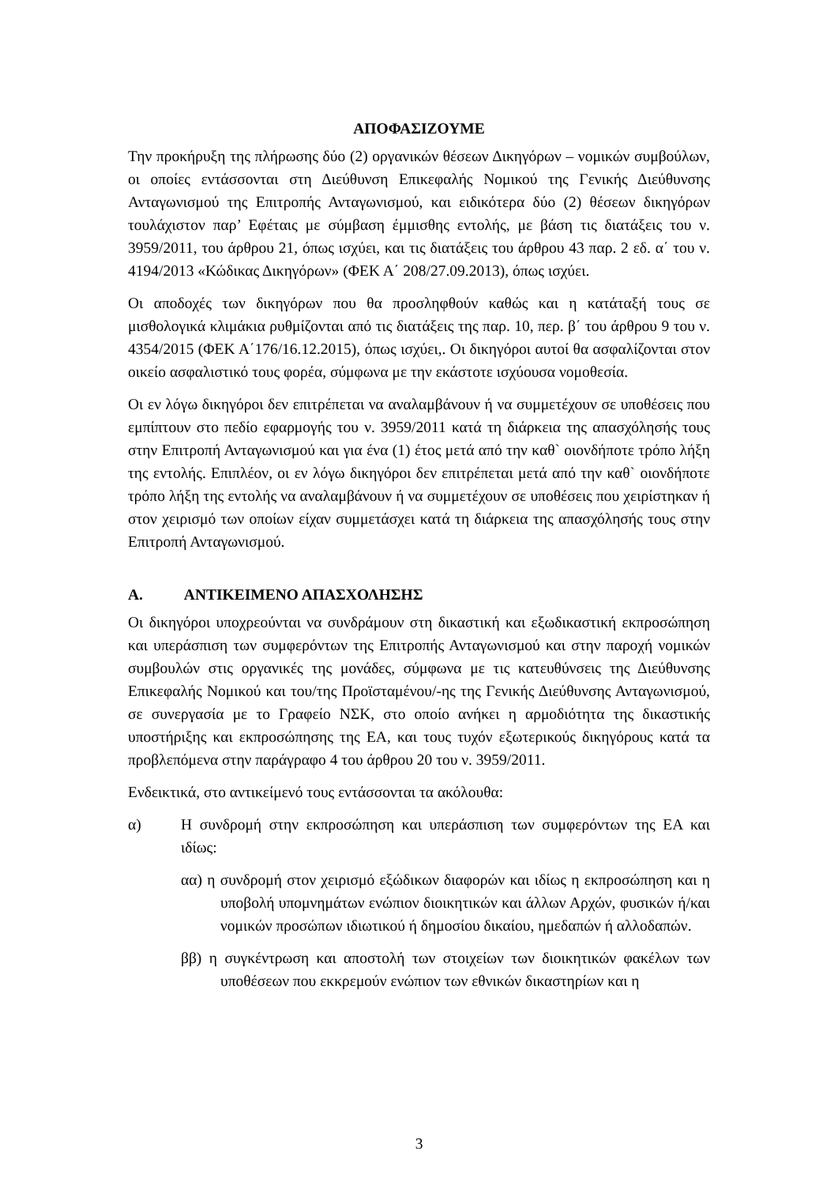ΑΠΟΦΑΣΙΖΟΥΜΕ
Την προκήρυξη της πλήρωσης δύο (2) οργανικών θέσεων Δικηγόρων – νομικών συμβούλων, οι οποίες εντάσσονται στη Διεύθυνση Επικεφαλής Νομικού της Γενικής Διεύθυνσης Ανταγωνισμού της Επιτροπής Ανταγωνισμού, και ειδικότερα δύο (2) θέσεων δικηγόρων τουλάχιστον παρ’ Εφέταις με σύμβαση έμμισθης εντολής, με βάση τις διατάξεις του ν. 3959/2011, του άρθρου 21, όπως ισχύει, και τις διατάξεις του άρθρου 43 παρ. 2 εδ. α΄ του ν. 4194/2013 «Κώδικας Δικηγόρων» (ΦΕΚ Α΄ 208/27.09.2013), όπως ισχύει.
Οι αποδοχές των δικηγόρων που θα προσληφθούν καθώς και η κατάταξή τους σε μισθολογικά κλιμάκια ρυθμίζονται από τις διατάξεις της παρ. 10, περ. β΄ του άρθρου 9 του ν. 4354/2015 (ΦΕΚ Α΄176/16.12.2015), όπως ισχύει,. Οι δικηγόροι αυτοί θα ασφαλίζονται στον οικείο ασφαλιστικό τους φορέα, σύμφωνα με την εκάστοτε ισχύουσα νομοθεσία.
Οι εν λόγω δικηγόροι δεν επιτρέπεται να αναλαμβάνουν ή να συμμετέχουν σε υποθέσεις που εμπίπτουν στο πεδίο εφαρμογής του ν. 3959/2011 κατά τη διάρκεια της απασχόλησής τους στην Επιτροπή Ανταγωνισμού και για ένα (1) έτος μετά από την καθ` οιονδήποτε τρόπο λήξη της εντολής. Επιπλέον, οι εν λόγω δικηγόροι δεν επιτρέπεται μετά από την καθ` οιονδήποτε τρόπο λήξη της εντολής να αναλαμβάνουν ή να συμμετέχουν σε υποθέσεις που χειρίστηκαν ή στον χειρισμό των οποίων είχαν συμμετάσχει κατά τη διάρκεια της απασχόλησής τους στην Επιτροπή Ανταγωνισμού.
Α. ΑΝΤΙΚΕΙΜΕΝΟ ΑΠΑΣΧΟΛΗΣΗΣ
Οι δικηγόροι υποχρεούνται να συνδράμουν στη δικαστική και εξωδικαστική εκπροσώπηση και υπεράσπιση των συμφερόντων της Επιτροπής Ανταγωνισμού και στην παροχή νομικών συμβουλών στις οργανικές της μονάδες, σύμφωνα με τις κατευθύνσεις της Διεύθυνσης Επικεφαλής Νομικού και του/της Προϊσταμένου/-ης της Γενικής Διεύθυνσης Ανταγωνισμού, σε συνεργασία με το Γραφείο ΝΣΚ, στο οποίο ανήκει η αρμοδιότητα της δικαστικής υποστήριξης και εκπροσώπησης της ΕΑ, και τους τυχόν εξωτερικούς δικηγόρους κατά τα προβλεπόμενα στην παράγραφο 4 του άρθρου 20 του ν. 3959/2011.
Ενδεικτικά, στο αντικείμενό τους εντάσσονται τα ακόλουθα:
α) Η συνδρομή στην εκπροσώπηση και υπεράσπιση των συμφερόντων της ΕΑ και ιδίως:
αα) η συνδρομή στον χειρισμό εξώδικων διαφορών και ιδίως η εκπροσώπηση και η υποβολή υπομνημάτων ενώπιον διοικητικών και άλλων Αρχών, φυσικών ή/και νομικών προσώπων ιδιωτικού ή δημοσίου δικαίου, ημεδαπών ή αλλοδαπών.
ββ) η συγκέντρωση και αποστολή των στοιχείων των διοικητικών φακέλων των υποθέσεων που εκκρεμούν ενώπιον των εθνικών δικαστηρίων και η
3